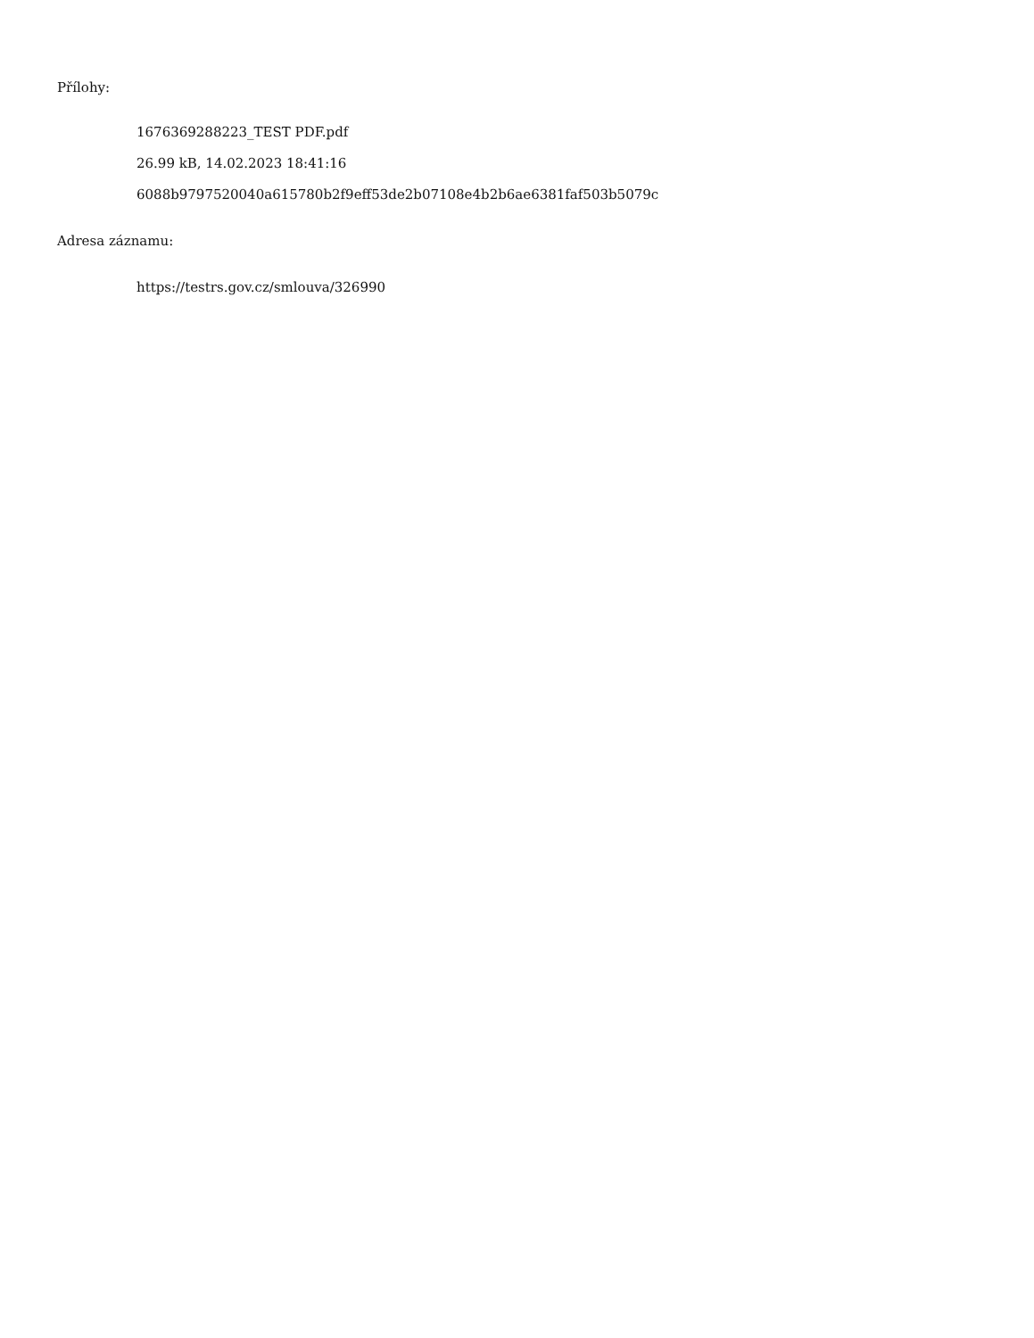Přílohy:
1676369288223_TEST PDF.pdf
26.99 kB, 14.02.2023 18:41:16
6088b9797520040a615780b2f9eff53de2b07108e4b2b6ae6381faf503b5079c
Adresa záznamu:
https://testrs.gov.cz/smlouva/326990